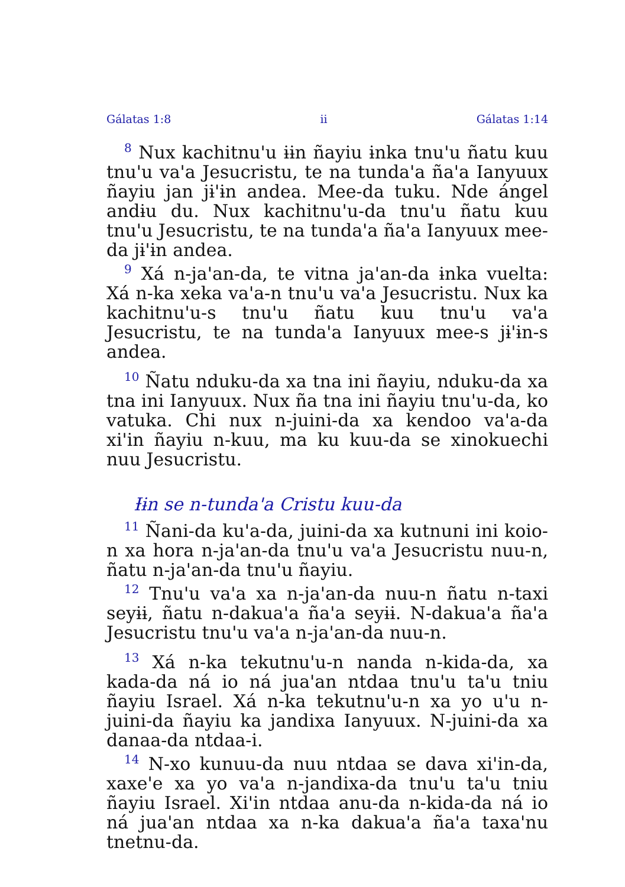Gálatas 1:8 ii Gálatas 1:14
<sup>8</sup> Nux kachitnu'u ɨɨn ñayiu ɨnka tnu'u ñatu kuu tnu'u va'a Jesucristu, te na tunda'a ña'a Ianyuux ñayiu jan jɨ'ɨn andea. Mee-da tuku. Nde ángel andɨu du. Nux kachitnu'u-da tnu'u ñatu kuu tnu'u Jesucristu, te na tunda'a ña'a Ianyuux mee-da jɨ'ɨn andea.
<sup>9</sup> Xá n-ja'an-da, te vitna ja'an-da ɨnka vuelta: Xá n-ka xeka va'a-n tnu'u va'a Jesucristu. Nux ka kachitnu'u-s tnu'u ñatu kuu tnu'u va'a Jesucristu, te na tunda'a Ianyuux mee-s jɨ'ɨn-s andea.
<sup>10</sup> Ñatu nduku-da xa tna ini ñayiu, nduku-da xa tna ini Ianyuux. Nux ña tna ini ñayiu tnu'u-da, ko vatuka. Chi nux n-juini-da xa kendoo va'a-da xi'in ñayiu n-kuu, ma ku kuu-da se xinokuechi nuu Jesucristu.
Ɨɨn se n-tunda'a Cristu kuu-da
<sup>11</sup> Ñani-da ku'a-da, juini-da xa kutnuni ini koio-n xa hora n-ja'an-da tnu'u va'a Jesucristu nuu-n, ñatu n-ja'an-da tnu'u ñayiu.
<sup>12</sup> Tnu'u va'a xa n-ja'an-da nuu-n ñatu n-taxi seyɨɨ, ñatu n-dakua'a ña'a seyɨɨ. N-dakua'a ña'a Jesucristu tnu'u va'a n-ja'an-da nuu-n.
<sup>13</sup> Xá n-ka tekutnu'u-n nanda n-kida-da, xa kada-da ná io ná jua'an ntdaa tnu'u ta'u tniu ñayiu Israel. Xá n-ka tekutnu'u-n xa yo u'u n-juini-da ñayiu ka jandixa Ianyuux. N-juini-da xa danaa-da ntdaa-i.
<sup>14</sup> N-xo kunuu-da nuu ntdaa se dava xi'in-da, xaxe'e xa yo va'a n-jandixa-da tnu'u ta'u tniu ñayiu Israel. Xi'in ntdaa anu-da n-kida-da ná io ná jua'an ntdaa xa n-ka dakua'a ña'a taxa'nu tnetnu-da.